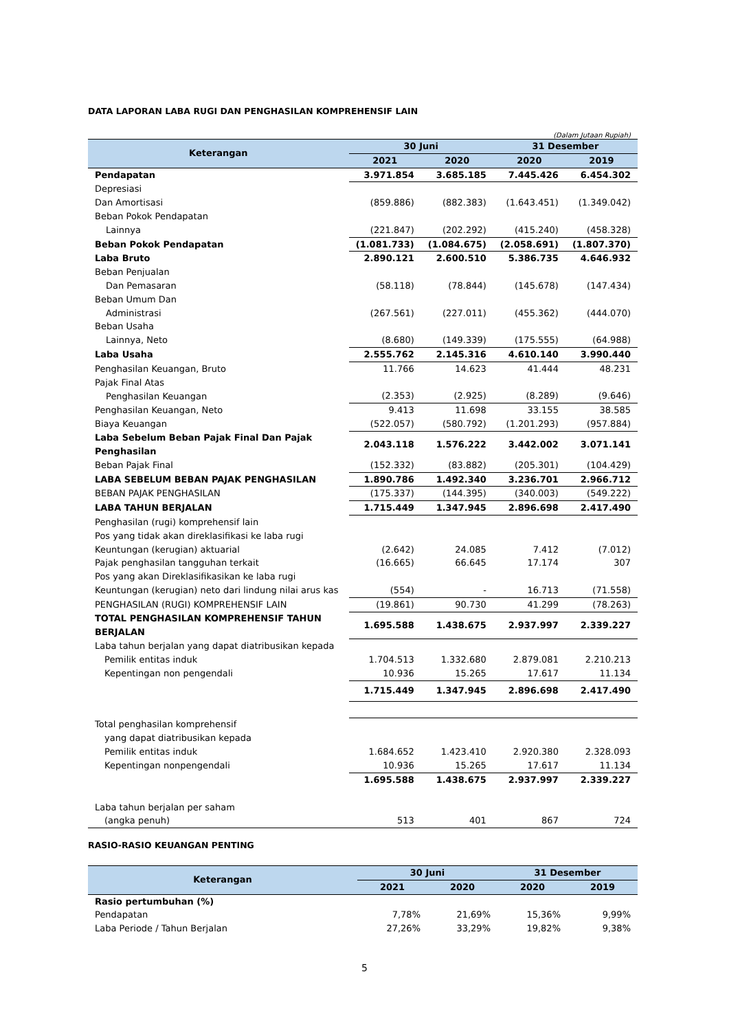DATA LAPORAN LABA RUGI DAN PENGHASILAN KOMPREHENSIF LAIN
(Dalam Jutaan Rupiah)
| Keterangan | 30 Juni | | 31 Desember | |
| --- | --- | --- | --- | --- |
| | 2021 | 2020 | 2020 | 2019 |
| Pendapatan | 3.971.854 | 3.685.185 | 7.445.426 | 6.454.302 |
| Depresiasi | | | | |
| Dan Amortisasi | (859.886) | (882.383) | (1.643.451) | (1.349.042) |
| Beban Pokok Pendapatan | | | | |
| Lainnya | (221.847) | (202.292) | (415.240) | (458.328) |
| Beban Pokok Pendapatan | (1.081.733) | (1.084.675) | (2.058.691) | (1.807.370) |
| Laba Bruto | 2.890.121 | 2.600.510 | 5.386.735 | 4.646.932 |
| Beban Penjualan | | | | |
| Dan Pemasaran | (58.118) | (78.844) | (145.678) | (147.434) |
| Beban Umum Dan | | | | |
| Administrasi | (267.561) | (227.011) | (455.362) | (444.070) |
| Beban Usaha | | | | |
| Lainnya, Neto | (8.680) | (149.339) | (175.555) | (64.988) |
| Laba Usaha | 2.555.762 | 2.145.316 | 4.610.140 | 3.990.440 |
| Penghasilan Keuangan, Bruto | 11.766 | 14.623 | 41.444 | 48.231 |
| Pajak Final Atas | | | | |
| Penghasilan Keuangan | (2.353) | (2.925) | (8.289) | (9.646) |
| Penghasilan Keuangan, Neto | 9.413 | 11.698 | 33.155 | 38.585 |
| Biaya Keuangan | (522.057) | (580.792) | (1.201.293) | (957.884) |
| Laba Sebelum Beban Pajak Final Dan Pajak Penghasilan | 2.043.118 | 1.576.222 | 3.442.002 | 3.071.141 |
| Beban Pajak Final | (152.332) | (83.882) | (205.301) | (104.429) |
| LABA SEBELUM BEBAN PAJAK PENGHASILAN | 1.890.786 | 1.492.340 | 3.236.701 | 2.966.712 |
| BEBAN PAJAK PENGHASILAN | (175.337) | (144.395) | (340.003) | (549.222) |
| LABA TAHUN BERJALAN | 1.715.449 | 1.347.945 | 2.896.698 | 2.417.490 |
| Penghasilan (rugi) komprehensif lain | | | | |
| Pos yang tidak akan direklasifikasi ke laba rugi | | | | |
| Keuntungan (kerugian) aktuarial | (2.642) | 24.085 | 7.412 | (7.012) |
| Pajak penghasilan tangguhan terkait | (16.665) | 66.645 | 17.174 | 307 |
| Pos yang akan Direklasifikasikan ke laba rugi | | | | |
| Keuntungan (kerugian) neto dari lindung nilai arus kas | (554) | - | 16.713 | (71.558) |
| PENGHASILAN (RUGI) KOMPREHENSIF LAIN | (19.861) | 90.730 | 41.299 | (78.263) |
| TOTAL PENGHASILAN KOMPREHENSIF TAHUN BERJALAN | 1.695.588 | 1.438.675 | 2.937.997 | 2.339.227 |
| Laba tahun berjalan yang dapat diatribusikan kepada | | | | |
| Pemilik entitas induk | 1.704.513 | 1.332.680 | 2.879.081 | 2.210.213 |
| Kepentingan non pengendali | 10.936 | 15.265 | 17.617 | 11.134 |
| | 1.715.449 | 1.347.945 | 2.896.698 | 2.417.490 |
| Total penghasilan komprehensif | | | | |
| yang dapat diatribusikan kepada | | | | |
| Pemilik entitas induk | 1.684.652 | 1.423.410 | 2.920.380 | 2.328.093 |
| Kepentingan nonpengendali | 10.936 | 15.265 | 17.617 | 11.134 |
| | 1.695.588 | 1.438.675 | 2.937.997 | 2.339.227 |
| Laba tahun berjalan per saham | | | | |
| (angka penuh) | 513 | 401 | 867 | 724 |
RASIO-RASIO KEUANGAN PENTING
| Keterangan | 30 Juni | | 31 Desember | |
| --- | --- | --- | --- | --- |
| | 2021 | 2020 | 2020 | 2019 |
| Rasio pertumbuhan (%) | | | | |
| Pendapatan | 7,78% | 21,69% | 15,36% | 9,99% |
| Laba Periode / Tahun Berjalan | 27,26% | 33,29% | 19,82% | 9,38% |
5